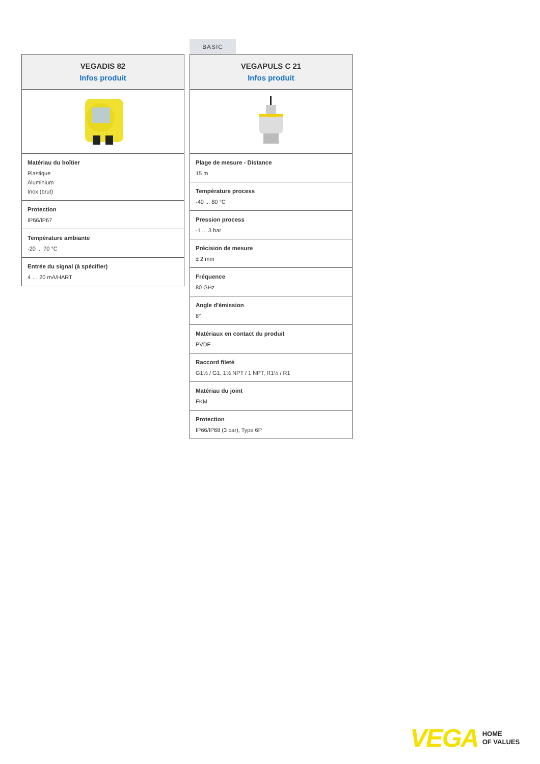| VEGADIS 82 Infos produit |
| --- |
| Matériau du boîtier Plastique Aluminium Inox (brut) |
| Protection IP66/IP67 |
| Température ambiante -20 ... 70 °C |
| Entrée du signal (à spécifier) 4 … 20 mA/HART |
BASIC
| VEGAPULS C 21 Infos produit |
| --- |
| Plage de mesure - Distance 15 m |
| Température process -40 ... 80 °C |
| Pression process -1 ... 3 bar |
| Précision de mesure ± 2 mm |
| Fréquence 80 GHz |
| Angle d'émission 8° |
| Matériaux en contact du produit PVDF |
| Raccord fileté G1½ / G1, 1½ NPT / 1 NPT, R1½ / R1 |
| Matériau du joint FKM |
| Protection IP66/IP68 (3 bar), Type 6P |
VEGA HOME
OF VALUES